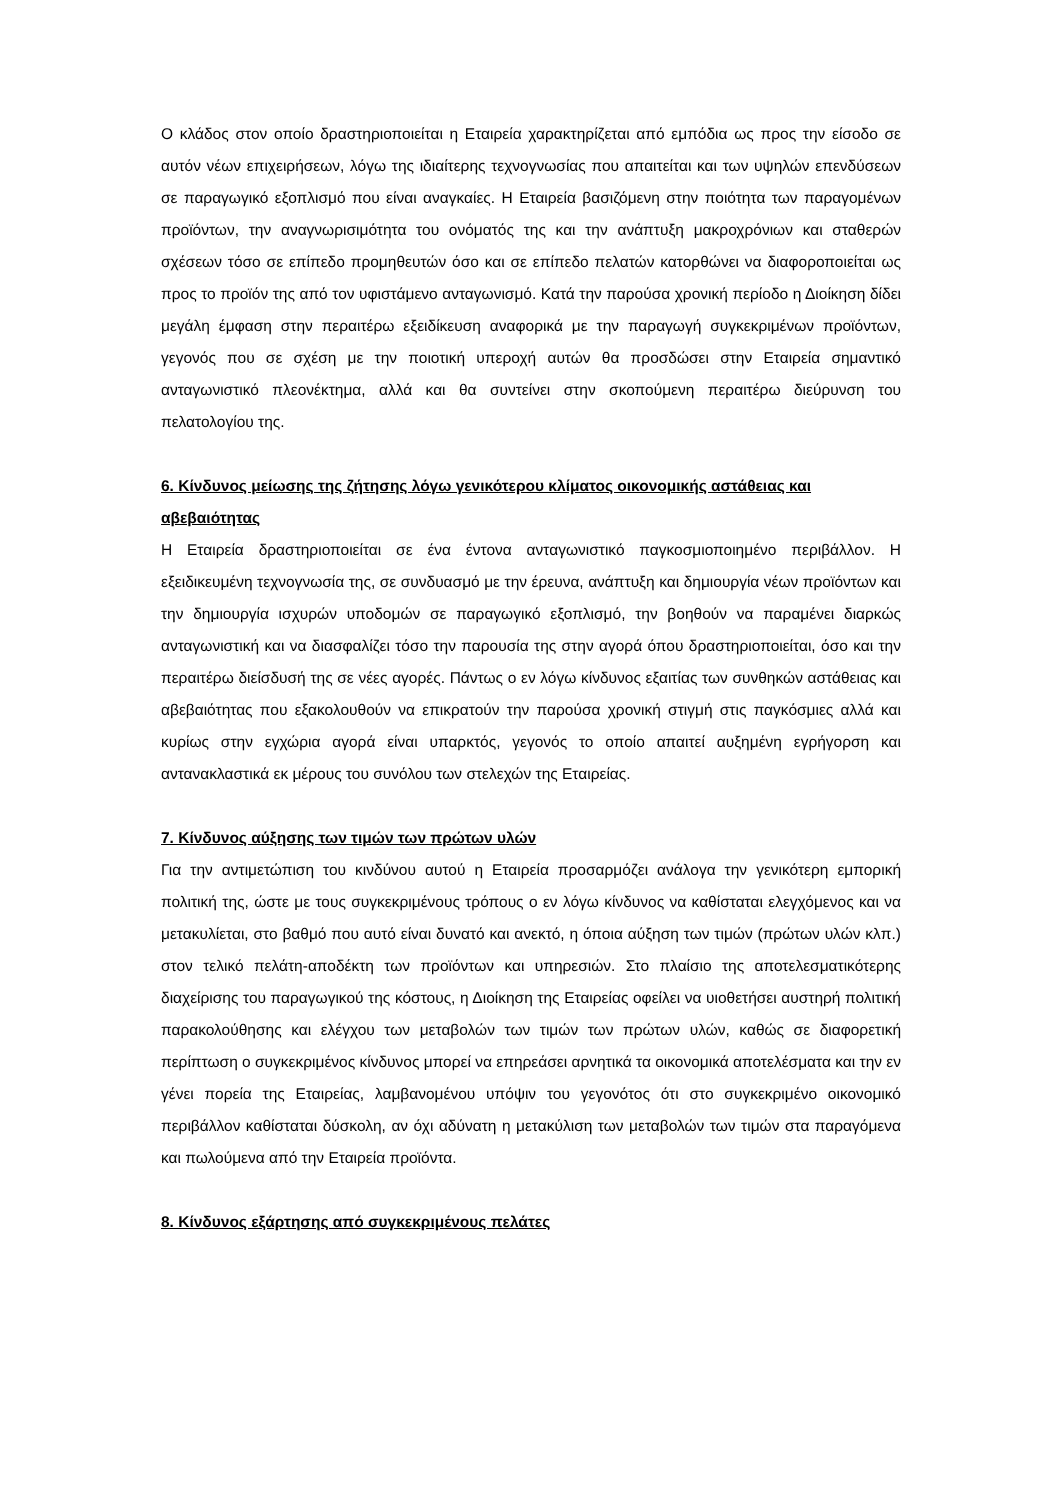Ο κλάδος στον οποίο δραστηριοποιείται η Εταιρεία χαρακτηρίζεται από εμπόδια ως προς την είσοδο σε αυτόν νέων επιχειρήσεων, λόγω της ιδιαίτερης τεχνογνωσίας που απαιτείται και των υψηλών επενδύσεων σε παραγωγικό εξοπλισμό που είναι αναγκαίες. Η Εταιρεία βασιζόμενη στην ποιότητα των παραγομένων προϊόντων, την αναγνωρισιμότητα του ονόματός της και την ανάπτυξη μακροχρόνιων και σταθερών σχέσεων τόσο σε επίπεδο προμηθευτών όσο και σε επίπεδο πελατών κατορθώνει να διαφοροποιείται ως προς το προϊόν της από τον υφιστάμενο ανταγωνισμό. Κατά την παρούσα χρονική περίοδο η Διοίκηση δίδει μεγάλη έμφαση στην περαιτέρω εξειδίκευση αναφορικά με την παραγωγή συγκεκριμένων προϊόντων, γεγονός που σε σχέση με την ποιοτική υπεροχή αυτών θα προσδώσει στην Εταιρεία σημαντικό ανταγωνιστικό πλεονέκτημα, αλλά και θα συντείνει στην σκοπούμενη περαιτέρω διεύρυνση του πελατολογίου της.
6. Κίνδυνος μείωσης της ζήτησης λόγω γενικότερου κλίματος οικονομικής αστάθειας και αβεβαιότητας
Η Εταιρεία δραστηριοποιείται σε ένα έντονα ανταγωνιστικό παγκοσμιοποιημένο περιβάλλον. Η εξειδικευμένη τεχνογνωσία της, σε συνδυασμό με την έρευνα, ανάπτυξη και δημιουργία νέων προϊόντων και την δημιουργία ισχυρών υποδομών σε παραγωγικό εξοπλισμό, την βοηθούν να παραμένει διαρκώς ανταγωνιστική και να διασφαλίζει τόσο την παρουσία της στην αγορά όπου δραστηριοποιείται, όσο και την περαιτέρω διείσδυσή της σε νέες αγορές. Πάντως ο εν λόγω κίνδυνος εξαιτίας των συνθηκών αστάθειας και αβεβαιότητας που εξακολουθούν να επικρατούν την παρούσα χρονική στιγμή στις παγκόσμιες αλλά και κυρίως στην εγχώρια αγορά είναι υπαρκτός, γεγονός το οποίο απαιτεί αυξημένη εγρήγορση και αντανακλαστικά εκ μέρους του συνόλου των στελεχών της Εταιρείας.
7. Κίνδυνος αύξησης των τιμών των πρώτων υλών
Για την αντιμετώπιση του κινδύνου αυτού η Εταιρεία προσαρμόζει ανάλογα την γενικότερη εμπορική πολιτική της, ώστε με τους συγκεκριμένους τρόπους ο εν λόγω κίνδυνος να καθίσταται ελεγχόμενος και να μετακυλίεται, στο βαθμό που αυτό είναι δυνατό και ανεκτό, η όποια αύξηση των τιμών (πρώτων υλών κλπ.) στον τελικό πελάτη-αποδέκτη των προϊόντων και υπηρεσιών. Στο πλαίσιο της αποτελεσματικότερης διαχείρισης του παραγωγικού της κόστους, η Διοίκηση της Εταιρείας οφείλει να υιοθετήσει αυστηρή πολιτική παρακολούθησης και ελέγχου των μεταβολών των τιμών των πρώτων υλών, καθώς σε διαφορετική περίπτωση ο συγκεκριμένος κίνδυνος μπορεί να επηρεάσει αρνητικά τα οικονομικά αποτελέσματα και την εν γένει πορεία της Εταιρείας, λαμβανομένου υπόψιν του γεγονότος ότι στο συγκεκριμένο οικονομικό περιβάλλον καθίσταται δύσκολη, αν όχι αδύνατη η μετακύλιση των μεταβολών των τιμών στα παραγόμενα και πωλούμενα από την Εταιρεία προϊόντα.
8. Κίνδυνος εξάρτησης από συγκεκριμένους πελάτες